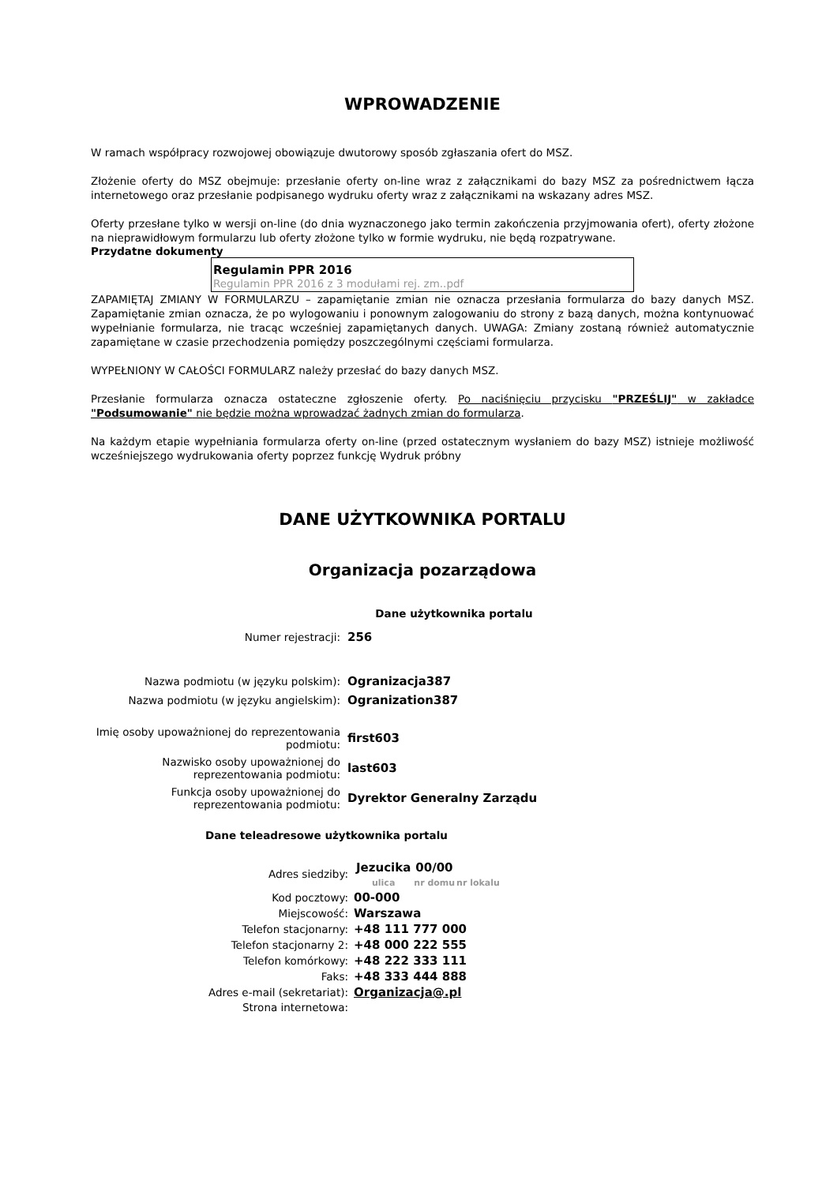WPROWADZENIE
W ramach współpracy rozwojowej obowiązuje dwutorowy sposób zgłaszania ofert do MSZ.
Złożenie oferty do MSZ obejmuje: przesłanie oferty on-line wraz z załącznikami do bazy MSZ za pośrednictwem łącza internetowego oraz przesłanie podpisanego wydruku oferty wraz z załącznikami na wskazany adres MSZ.
Oferty przesłane tylko w wersji on-line (do dnia wyznaczonego jako termin zakończenia przyjmowania ofert), oferty złożone na nieprawidłowym formularzu lub oferty złożone tylko w formie wydruku, nie będą rozpatrywane.
Przydatne dokumenty
Regulamin PPR 2016
Regulamin PPR 2016 z 3 modułami rej. zm..pdf
ZAPAMIĘTAJ ZMIANY W FORMULARZU – zapamiętanie zmian nie oznacza przesłania formularza do bazy danych MSZ. Zapamiętanie zmian oznacza, że po wylogowaniu i ponownym zalogowaniu do strony z bazą danych, można kontynuować wypełnianie formularza, nie tracąc wcześniej zapamiętanych danych. UWAGA: Zmiany zostaną również automatycznie zapamiętane w czasie przechodzenia pomiędzy poszczególnymi częściami formularza.
WYPEŁNIONY W CAŁOŚCI FORMULARZ należy przesłać do bazy danych MSZ.
Przesłanie formularza oznacza ostateczne zgłoszenie oferty. Po naciśnięciu przycisku "PRZEŚLIJ" w zakładce "Podsumowanie" nie będzie można wprowadzać żadnych zmian do formularza.
Na każdym etapie wypełniania formularza oferty on-line (przed ostatecznym wysłaniem do bazy MSZ) istnieje możliwość wcześniejszego wydrukowania oferty poprzez funkcję Wydruk próbny
DANE UŻYTKOWNIKA PORTALU
Organizacja pozarządowa
Dane użytkownika portalu
| Numer rejestracji: | 256 |
| Nazwa podmiotu (w języku polskim): | Ogranizacja387 |
| Nazwa podmiotu (w języku angielskim): | Ogranization387 |
| Imię osoby upoważnionej do reprezentowania podmiotu: | first603 |
| Nazwisko osoby upoważnionej do reprezentowania podmiotu: | last603 |
| Funkcja osoby upoważnionej do reprezentowania podmiotu: | Dyrektor Generalny Zarządu |
Dane teleadresowe użytkownika portalu
| Adres siedziby: | / Jezucika / 00/00 / / / ulica / nr domu / nr lokalu / |
| Kod pocztowy: | 00-000 |
| Miejscowość: | Warszawa |
| Telefon stacjonarny: | +48 111 777 000 |
| Telefon stacjonarny 2: | +48 000 222 555 |
| Telefon komórkowy: | +48 222 333 111 |
| Faks: | +48 333 444 888 |
| Adres e-mail (sekretariat): | Organizacja@.pl |
| Strona internetowa: | |